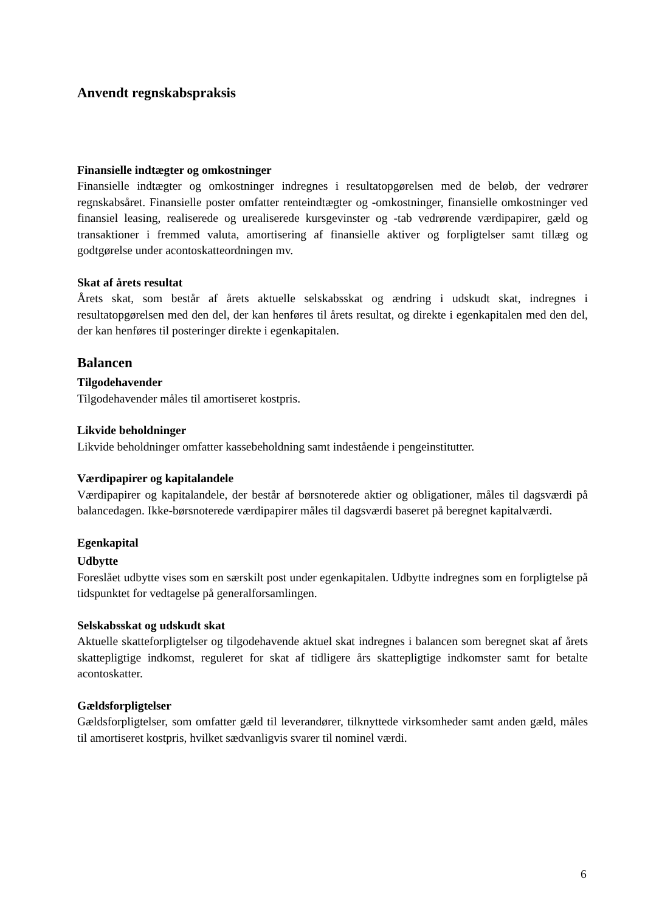Anvendt regnskabspraksis
Finansielle indtægter og omkostninger
Finansielle indtægter og omkostninger indregnes i resultatopgørelsen med de beløb, der vedrører regnskabsåret. Finansielle poster omfatter renteindtægter og -omkostninger, finansielle omkostninger ved finansiel leasing, realiserede og urealiserede kursgevinster og -tab vedrørende værdipapirer, gæld og transaktioner i fremmed valuta, amortisering af finansielle aktiver og forpligtelser samt tillæg og godtgørelse under acontoskatteordningen mv.
Skat af årets resultat
Årets skat, som består af årets aktuelle selskabsskat og ændring i udskudt skat, indregnes i resultatopgørelsen med den del, der kan henføres til årets resultat, og direkte i egenkapitalen med den del, der kan henføres til posteringer direkte i egenkapitalen.
Balancen
Tilgodehavender
Tilgodehavender måles til amortiseret kostpris.
Likvide beholdninger
Likvide beholdninger omfatter kassebeholdning samt indestående i pengeinstitutter.
Værdipapirer og kapitalandele
Værdipapirer og kapitalandele, der består af børsnoterede aktier og obligationer, måles til dagsværdi på balancedagen. Ikke-børsnoterede værdipapirer måles til dagsværdi baseret på beregnet kapitalværdi.
Egenkapital
Udbytte
Foreslået udbytte vises som en særskilt post under egenkapitalen. Udbytte indregnes som en forpligtelse på tidspunktet for vedtagelse på generalforsamlingen.
Selskabsskat og udskudt skat
Aktuelle skatteforpligtelser og tilgodehavende aktuel skat indregnes i balancen som beregnet skat af årets skattepligtige indkomst, reguleret for skat af tidligere års skattepligtige indkomster samt for betalte acontoskatter.
Gældsforpligtelser
Gældsforpligtelser, som omfatter gæld til leverandører, tilknyttede virksomheder samt anden gæld, måles til amortiseret kostpris, hvilket sædvanligvis svarer til nominel værdi.
6